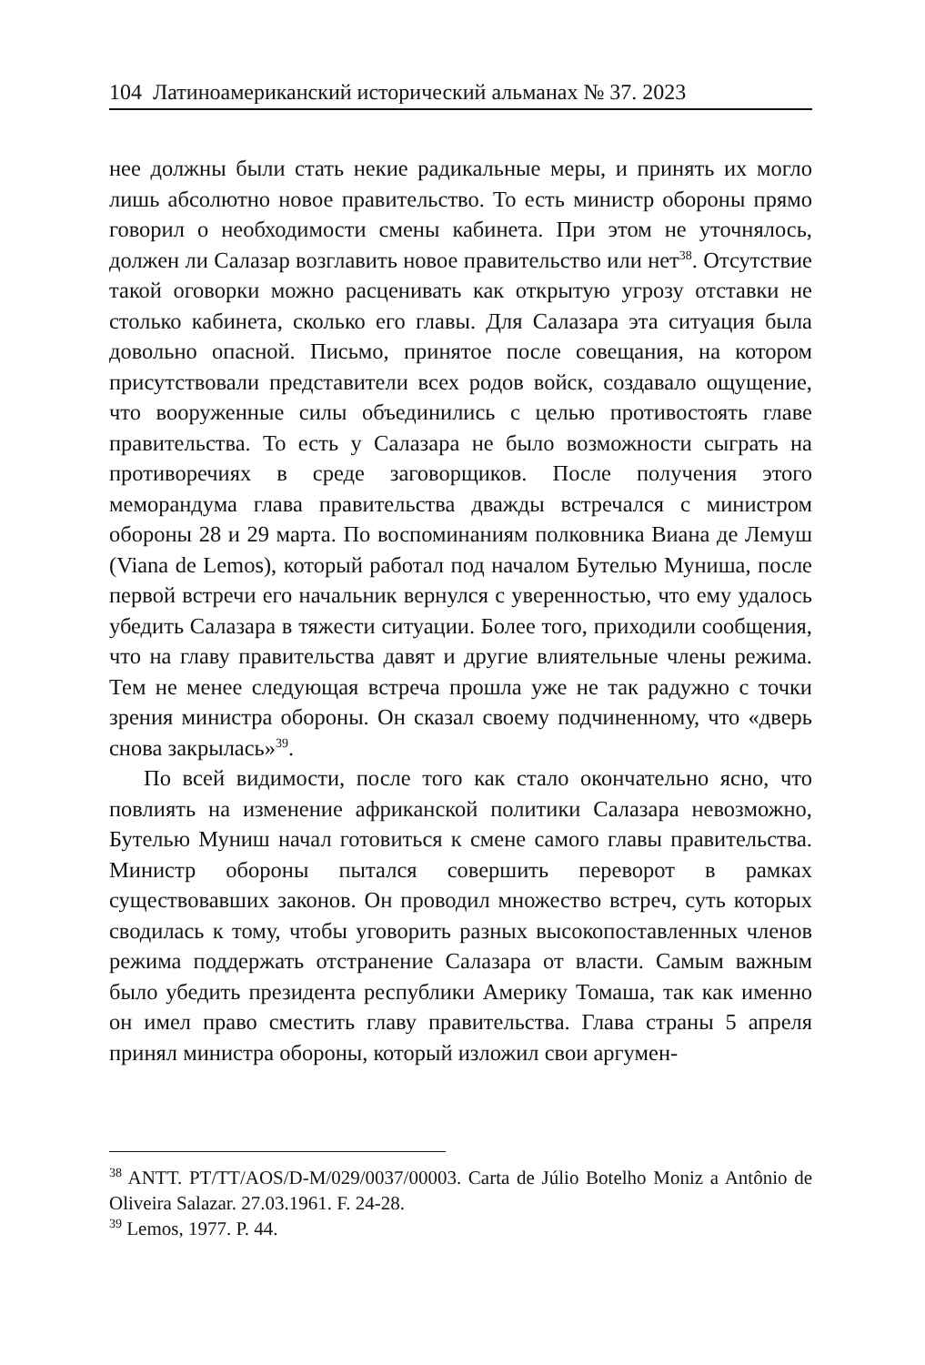104 Латиноамериканский исторический альманах № 37. 2023
нее должны были стать некие радикальные меры, и принять их могло лишь абсолютно новое правительство. То есть министр обороны прямо говорил о необходимости смены кабинета. При этом не уточнялось, должен ли Салазар возглавить новое правительство или нет<sup>38</sup>. Отсутствие такой оговорки можно расценивать как открытую угрозу отставки не столько кабинета, сколько его главы. Для Салазара эта ситуация была довольно опасной. Письмо, принятое после совещания, на котором присутствовали представители всех родов войск, создавало ощущение, что вооруженные силы объединились с целью противостоять главе правительства. То есть у Салазара не было возможности сыграть на противоречиях в среде заговорщиков. После получения этого меморандума глава правительства дважды встречался с министром обороны 28 и 29 марта. По воспоминаниям полковника Виана де Лемуш (Viana de Lemos), который работал под началом Бутелью Муниша, после первой встречи его начальник вернулся с уверенностью, что ему удалось убедить Салазара в тяжести ситуации. Более того, приходили сообщения, что на главу правительства давят и другие влиятельные члены режима. Тем не менее следующая встреча прошла уже не так радужно с точки зрения министра обороны. Он сказал своему подчиненному, что «дверь снова закрылась»<sup>39</sup>.
По всей видимости, после того как стало окончательно ясно, что повлиять на изменение африканской политики Салазара невозможно, Бутелью Муниш начал готовиться к смене самого главы правительства. Министр обороны пытался совершить переворот в рамках существовавших законов. Он проводил множество встреч, суть которых сводилась к тому, чтобы уговорить разных высокопоставленных членов режима поддержать отстранение Салазара от власти. Самым важным было убедить президента республики Америку Томаша, так как именно он имел право сместить главу правительства. Глава страны 5 апреля принял министра обороны, который изложил свои аргумен-
<sup>38</sup> ANTT. PT/TT/AOS/D-M/029/0037/00003. Carta de Júlio Botelho Moniz a Antônio de Oliveira Salazar. 27.03.1961. F. 24-28.
<sup>39</sup> Lemos, 1977. P. 44.